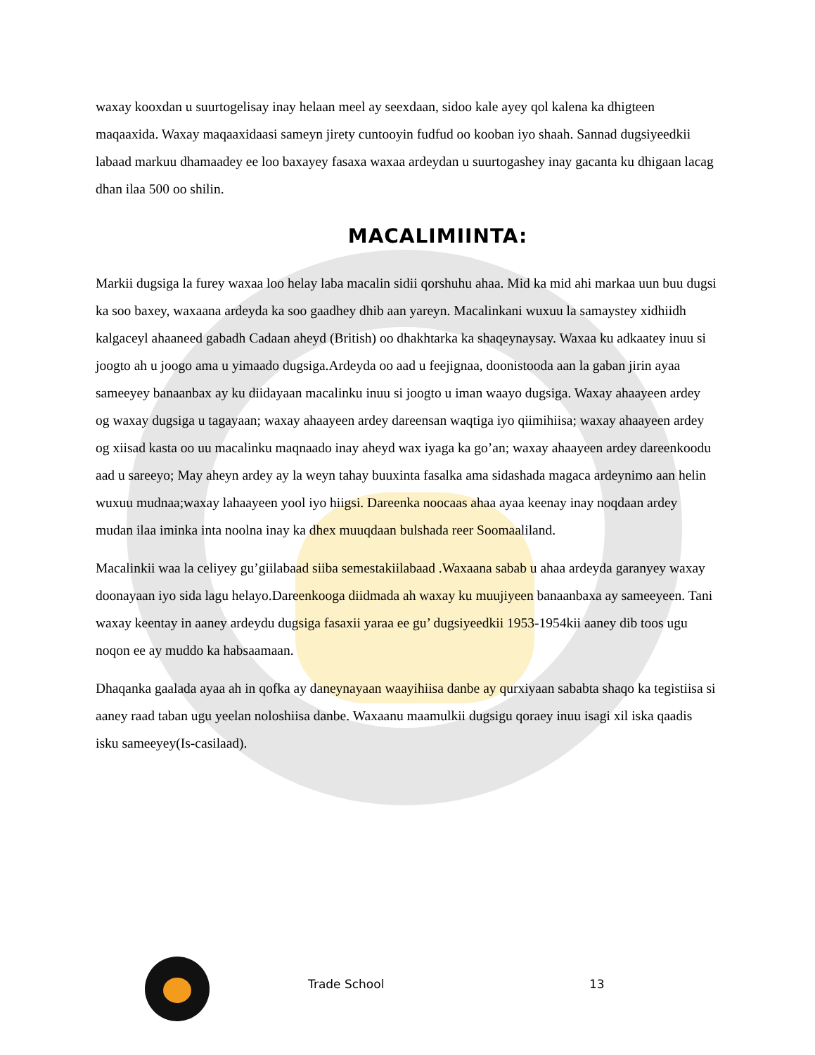waxay kooxdan u suurtogelisay inay helaan meel ay seexdaan, sidoo kale ayey qol kalena ka dhigteen maqaaxida. Waxay maqaaxidaasi sameyn jirety cuntooyin fudfud oo kooban iyo shaah. Sannad dugsiyeedkii labaad markuu dhamaadey ee loo baxayey fasaxa waxaa ardeydan u suurtogashey inay gacanta ku dhigaan lacag dhan ilaa 500 oo shilin.
MACALIMIINTA:
Markii dugsiga la furey waxaa loo helay laba macalin sidii qorshuhu ahaa. Mid ka mid ahi markaa uun buu dugsi ka soo baxey, waxaana ardeyda ka soo gaadhey dhib aan yareyn. Macalinkani wuxuu la samaystey xidhiidh kalgaceyl ahaaneed gabadh Cadaan aheyd (British) oo dhakhtarka ka shaqeynaysay. Waxaa ku adkaatey inuu si joogto ah u joogo ama u yimaado dugsiga.Ardeyda oo aad u feejignaa, doonistooda aan la gaban jirin ayaa sameeyey banaanbax ay ku diidayaan macalinku inuu si joogto u iman waayo dugsiga. Waxay ahaayeen ardey og waxay dugsiga u tagayaan; waxay ahaayeen ardey dareensan waqtiga iyo qiimihiisa; waxay ahaayeen ardey og xiisad kasta oo uu macalinku maqnaado inay aheyd wax iyaga ka go’an; waxay ahaayeen ardey dareenkoodu aad u sareeyo; May aheyn ardey ay la weyn tahay buuxinta fasalka ama sidashada magaca ardeynimo aan helin wuxuu mudnaa;waxay lahaayeen yool iyo hiigsi. Dareenka noocaas ahaa ayaa keenay inay noqdaan ardey mudan ilaa iminka inta noolna inay ka dhex muuqdaan bulshada reer Soomaaliland.
Macalinkii waa la celiyey gu’giilabaad siiba semestakiilabaad .Waxaana sabab u ahaa ardeyda garanyey waxay doonayaan iyo sida lagu helayo.Dareenkooga diidmada ah waxay ku muujiyeen banaanbaxa ay sameeyeen. Tani waxay keentay in aaney ardeydu dugsiga fasaxii yaraa ee gu’ dugsiyeedkii 1953-1954kii aaney dib toos ugu noqon ee ay muddo ka habsaamaan.
Dhaqanka gaalada ayaa ah in qofka ay daneynayaan waayihiisa danbe ay qurxiyaan sababta shaqo ka tegistiisa si aaney raad taban ugu yeelan noloshiisa danbe. Waxaanu maamulkii dugsigu qoraey inuu isagi xil iska qaadis isku sameeyey(Is-casilaad).
Trade School 13